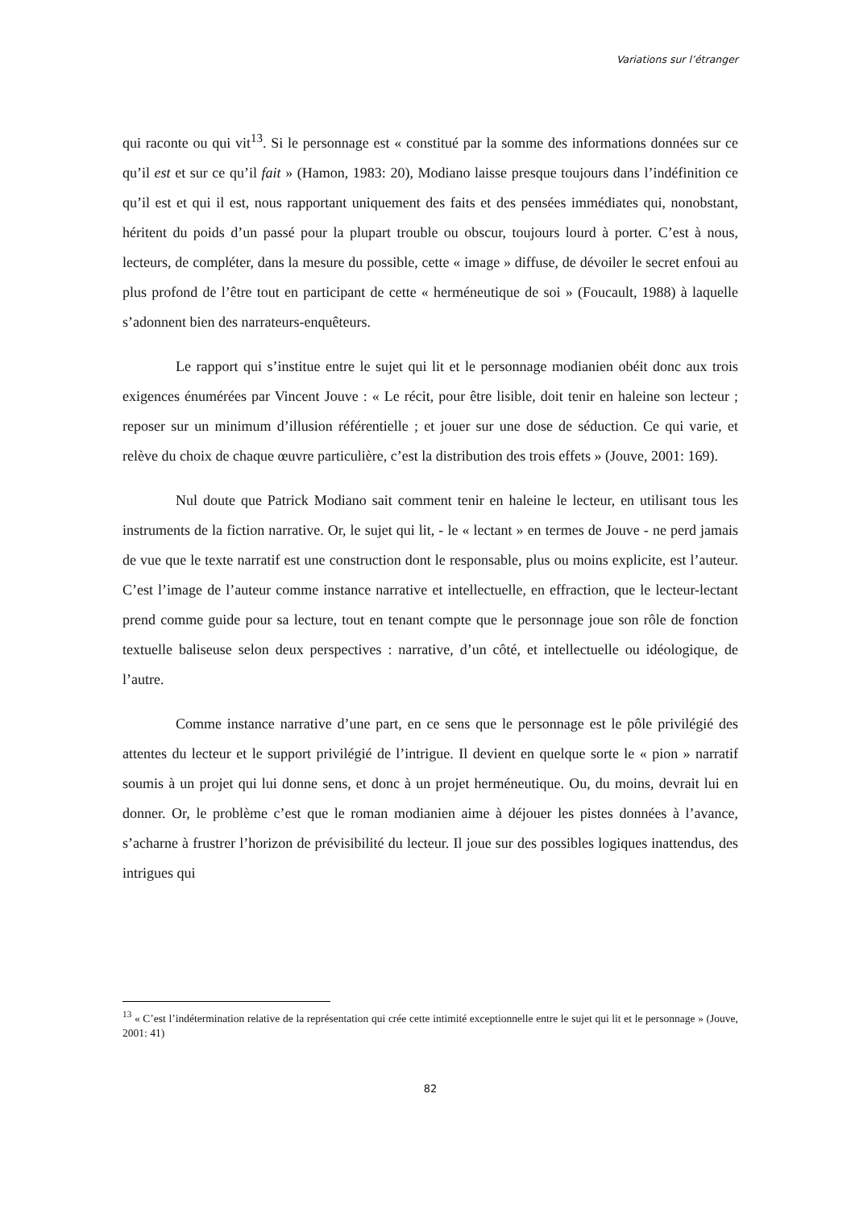Variations sur l’étranger
qui raconte ou qui vit<sup>13</sup>. Si le personnage est « constitué par la somme des informations données sur ce qu’il est et sur ce qu’il fait » (Hamon, 1983: 20), Modiano laisse presque toujours dans l’indéfinition ce qu’il est et qui il est, nous rapportant uniquement des faits et des pensées immédiates qui, nonobstant, héritent du poids d’un passé pour la plupart trouble ou obscur, toujours lourd à porter. C’est à nous, lecteurs, de compléter, dans la mesure du possible, cette « image » diffuse, de dévoiler le secret enfoui au plus profond de l’être tout en participant de cette « herméneutique de soi » (Foucault, 1988) à laquelle s’adonnent bien des narrateurs-enquêteurs.
Le rapport qui s’institue entre le sujet qui lit et le personnage modianien obéit donc aux trois exigences énumérées par Vincent Jouve : « Le récit, pour être lisible, doit tenir en haleine son lecteur ; reposer sur un minimum d’illusion référentielle ; et jouer sur une dose de séduction. Ce qui varie, et relève du choix de chaque œuvre particulière, c’est la distribution des trois effets » (Jouve, 2001: 169).
Nul doute que Patrick Modiano sait comment tenir en haleine le lecteur, en utilisant tous les instruments de la fiction narrative. Or, le sujet qui lit, - le « lectant » en termes de Jouve - ne perd jamais de vue que le texte narratif est une construction dont le responsable, plus ou moins explicite, est l’auteur. C’est l’image de l’auteur comme instance narrative et intellectuelle, en effraction, que le lecteur-lectant prend comme guide pour sa lecture, tout en tenant compte que le personnage joue son rôle de fonction textuelle baliseuse selon deux perspectives : narrative, d’un côté, et intellectuelle ou idéologique, de l’autre.
Comme instance narrative d’une part, en ce sens que le personnage est le pôle privilégié des attentes du lecteur et le support privilégié de l’intrigue. Il devient en quelque sorte le « pion » narratif soumis à un projet qui lui donne sens, et donc à un projet herméneutique. Ou, du moins, devrait lui en donner. Or, le problème c’est que le roman modianien aime à déjouer les pistes données à l’avance, s’acharne à frustrer l’horizon de prévisibilité du lecteur. Il joue sur des possibles logiques inattendus, des intrigues qui
<sup>13</sup> « C’est l’indétermination relative de la représentation qui crée cette intimité exceptionnelle entre le sujet qui lit et le personnage » (Jouve, 2001: 41)
82